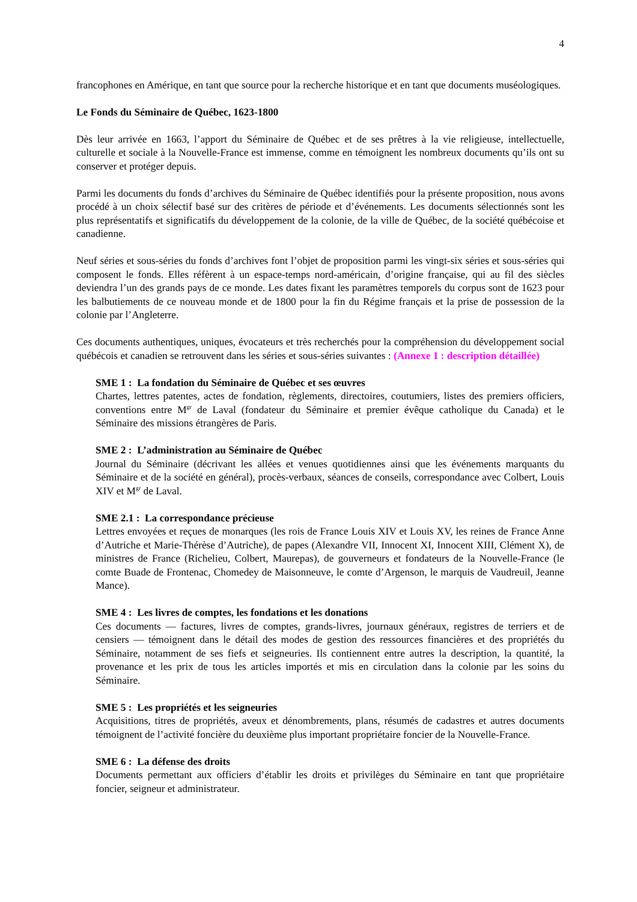4
francophones en Amérique, en tant que source pour la recherche historique et en tant que documents muséologiques.
Le Fonds du Séminaire de Québec, 1623-1800
Dès leur arrivée en 1663, l’apport du Séminaire de Québec et de ses prêtres à la vie religieuse, intellectuelle, culturelle et sociale à la Nouvelle-France est immense, comme en témoignent les nombreux documents qu’ils ont su conserver et protéger depuis.
Parmi les documents du fonds d’archives du Séminaire de Québec identifiés pour la présente proposition, nous avons procédé à un choix sélectif basé sur des critères de période et d’événements. Les documents sélectionnés sont les plus représentatifs et significatifs du développement de la colonie, de la ville de Québec, de la société québécoise et canadienne.
Neuf séries et sous-séries du fonds d’archives font l’objet de proposition parmi les vingt-six séries et sous-séries qui composent le fonds. Elles réfèrent à un espace-temps nord-américain, d’origine française, qui au fil des siècles deviendra l’un des grands pays de ce monde. Les dates fixant les paramètres temporels du corpus sont de 1623 pour les balbutiements de ce nouveau monde et de 1800 pour la fin du Régime français et la prise de possession de la colonie par l’Angleterre.
Ces documents authentiques, uniques, évocateurs et très recherchés pour la compréhension du développement social québécois et canadien se retrouvent dans les séries et sous-séries suivantes : (Annexe 1 : description détaillée)
SME 1 : La fondation du Séminaire de Québec et ses œuvres
Chartes, lettres patentes, actes de fondation, règlements, directoires, coutumiers, listes des premiers officiers, conventions entre M<sup>gr</sup> de Laval (fondateur du Séminaire et premier évêque catholique du Canada) et le Séminaire des missions étrangères de Paris.
SME 2 : L’administration au Séminaire de Québec
Journal du Séminaire (décrivant les allées et venues quotidiennes ainsi que les événements marquants du Séminaire et de la société en général), procès-verbaux, séances de conseils, correspondance avec Colbert, Louis XIV et M<sup>gr</sup> de Laval.
SME 2.1 : La correspondance précieuse
Lettres envoyées et reçues de monarques (les rois de France Louis XIV et Louis XV, les reines de France Anne d’Autriche et Marie-Thérèse d’Autriche), de papes (Alexandre VII, Innocent XI, Innocent XIII, Clément X), de ministres de France (Richelieu, Colbert, Maurepas), de gouverneurs et fondateurs de la Nouvelle-France (le comte Buade de Frontenac, Chomedey de Maisonneuve, le comte d’Argenson, le marquis de Vaudreuil, Jeanne Mance).
SME 4 : Les livres de comptes, les fondations et les donations
Ces documents — factures, livres de comptes, grands-livres, journaux généraux, registres de terriers et de censiers — témoignent dans le détail des modes de gestion des ressources financières et des propriétés du Séminaire, notamment de ses fiefs et seigneuries. Ils contiennent entre autres la description, la quantité, la provenance et les prix de tous les articles importés et mis en circulation dans la colonie par les soins du Séminaire.
SME 5 : Les propriétés et les seigneuries
Acquisitions, titres de propriétés, aveux et dénombrements, plans, résumés de cadastres et autres documents témoignent de l’activité foncière du deuxième plus important propriétaire foncier de la Nouvelle-France.
SME 6 : La défense des droits
Documents permettant aux officiers d’établir les droits et privilèges du Séminaire en tant que propriétaire foncier, seigneur et administrateur.